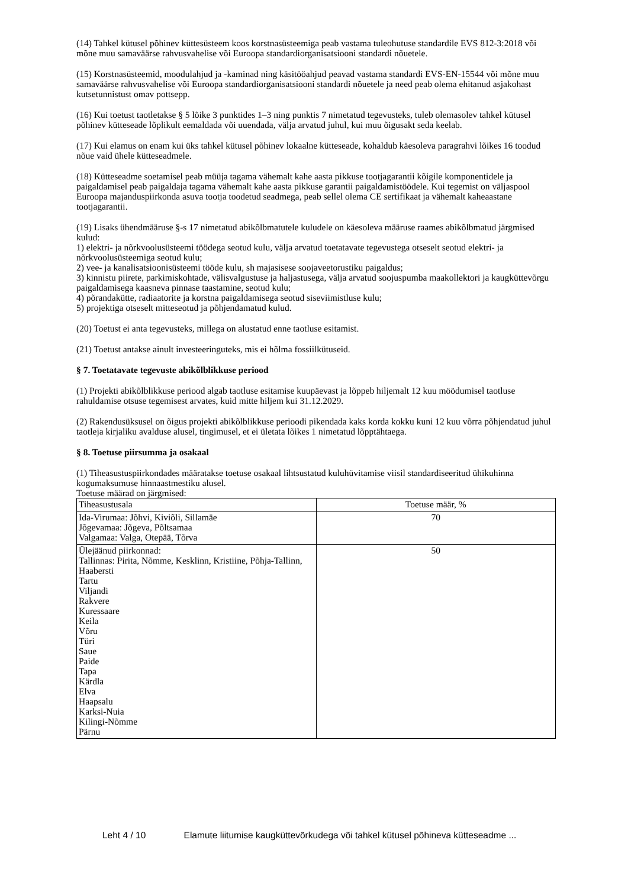(14) Tahkel kütusel põhinev küttesüsteem koos korstnasüsteemiga peab vastama tuleohutuse standardile EVS 812-3:2018 või mõne muu samaväärse rahvusvahelise või Euroopa standardiorganisatsiooni standardi nõuetele.
(15) Korstnasüsteemid, moodulahjud ja -kaminad ning käsitööahjud peavad vastama standardi EVS-EN-15544 või mõne muu samaväärse rahvusvahelise või Euroopa standardiorganisatsiooni standardi nõuetele ja need peab olema ehitanud asjakohast kutsetunnistust omav pottsepp.
(16) Kui toetust taotletakse § 5 lõike 3 punktides 1–3 ning punktis 7 nimetatud tegevusteks, tuleb olemasolev tahkel kütusel põhinev kütteseade lõplikult eemaldada või uuendada, välja arvatud juhul, kui muu õigusakt seda keelab.
(17) Kui elamus on enam kui üks tahkel kütusel põhinev lokaalne kütteseade, kohaldub käesoleva paragrahvi lõikes 16 toodud nõue vaid ühele kütteseadmele.
(18) Kütteseadme soetamisel peab müüja tagama vähemalt kahe aasta pikkuse tootjagarantii kõigile komponentidele ja paigaldamisel peab paigaldaja tagama vähemalt kahe aasta pikkuse garantii paigaldamistöödele. Kui tegemist on väljaspool Euroopa majanduspiirkonda asuva tootja toodetud seadmega, peab sellel olema CE sertifikaat ja vähemalt kaheaastane tootjagarantii.
(19) Lisaks ühendmääruse §-s 17 nimetatud abikõlbmatutele kuludele on käesoleva määruse raames abikõlbmatud järgmised kulud:
1) elektri- ja nõrkvoolusüsteemi töödega seotud kulu, välja arvatud toetatavate tegevustega otseselt seotud elektri- ja nõrkvoolusüsteemiga seotud kulu;
2) vee- ja kanalisatsioonisüsteemi tööde kulu, sh majasisese soojaveetorustiku paigaldus;
3) kinnistu piirete, parkimiskohtade, välisvalgustuse ja haljastusega, välja arvatud soojuspumba maakollektori ja kaugküttevõrgu paigaldamisega kaasneva pinnase taastamine, seotud kulu;
4) põrandakütte, radiaatorite ja korstna paigaldamisega seotud siseviimistluse kulu;
5) projektiga otseselt mitteseotud ja põhjendamatud kulud.
(20) Toetust ei anta tegevusteks, millega on alustatud enne taotluse esitamist.
(21) Toetust antakse ainult investeeringuteks, mis ei hõlma fossiilkütuseid.
§ 7. Toetatavate tegevuste abikõlblikkuse periood
(1) Projekti abikõlblikkuse periood algab taotluse esitamise kuupäevast ja lõppeb hiljemalt 12 kuu möödumisel taotluse rahuldamise otsuse tegemisest arvates, kuid mitte hiljem kui 31.12.2029.
(2) Rakendusüksusel on õigus projekti abikõlblikkuse perioodi pikendada kaks korda kokku kuni 12 kuu võrra põhjendatud juhul taotleja kirjaliku avalduse alusel, tingimusel, et ei ületata lõikes 1 nimetatud lõpptähtaega.
§ 8. Toetuse piirsumma ja osakaal
(1) Tiheasustuspiirkondades määratakse toetuse osakaal lihtsustatud kuluhüvitamise viisil standardiseeritud ühikuhinna kogumaksumuse hinnaastmestiku alusel.
Toetuse määrad on järgmised:
| Tiheasustusala | Toetuse määr, % |
| Ida-Virumaa: Jõhvi, Kiviõli, Sillamäe Jõgevamaa: Jõgeva, Põltsamaa Valgamaa: Valga, Otepää, Tõrva | 70 |
| Ülejäänud piirkonnad: Tallinnas: Pirita, Nõmme, Kesklinn, Kristiine, Põhja-Tallinn, Haabersti Tartu Viljandi Rakvere Kuressaare Keila Võru Türi Saue Paide Tapa Kärdla Elva Haapsalu Karksi-Nuia Kilingi-Nõmme Pärnu | 50 |
Leht 4 / 10 Elamute liitumise kaugküttevõrkudega või tahkel kütusel põhineva kütteseadme ...